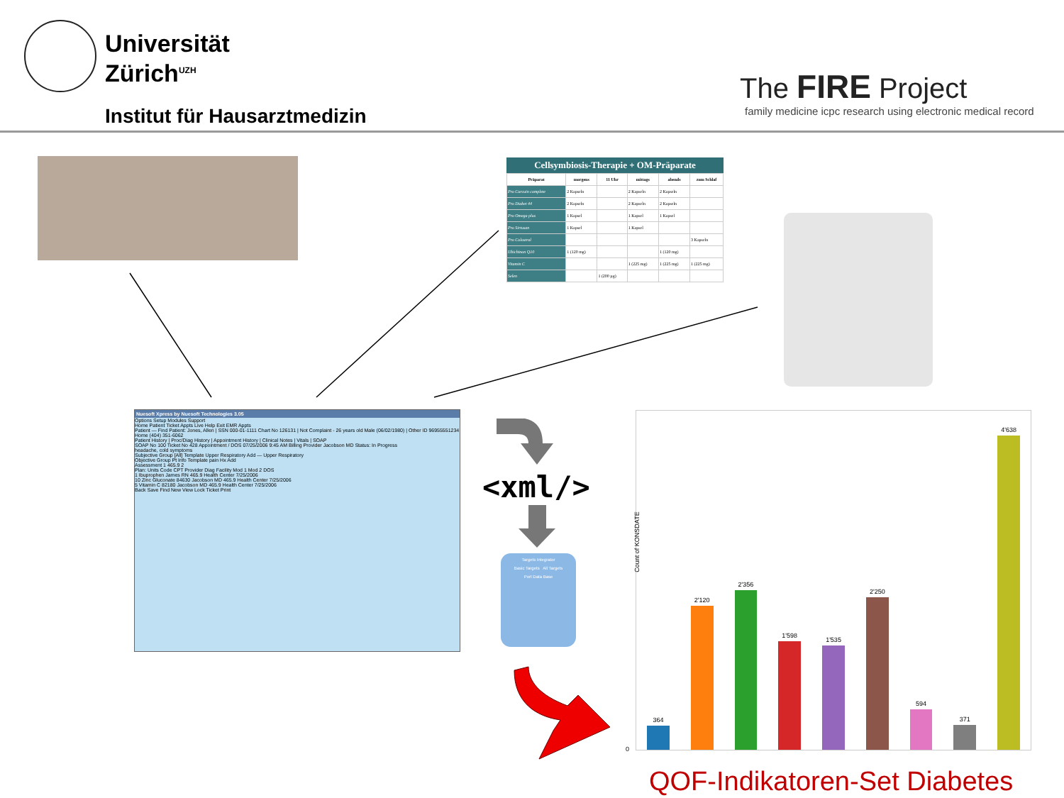Universität
Zürich<sup>UZH</sup>
Institut für Hausarztmedizin
The FIRE Project
family medicine icpc research using electronic medical record
Cellsymbiosis-Therapie + OM-Präparate
| Präparat | morgens | 11 Uhr | mittags | abends | zum Schlaf |
| --- | --- | --- | --- | --- | --- |
| Pro Curcuin complete | 2 Kapseln | | 2 Kapseln | 2 Kapseln | |
| Pro Diabet 44 | 2 Kapseln | | 2 Kapseln | 2 Kapseln | |
| Pro Omega plus | 1 Kapsel | | 1 Kapsel | 1 Kapsel | |
| Pro Sirtusan | 1 Kapsel | | 1 Kapsel | | |
| Pro Colostral | | | | | 3 Kapseln |
| Ubichinon Q10 | 1 (120 mg) | | | 1 (120 mg) | |
| Vitamin C | | | 1 (225 mg) | 1 (225 mg) | 1 (225 mg) |
| Selen | | 1 (200 µg) | | | |
Nuesoft Xpress by Nuesoft Technologies 3.05
Options Setup Modules Support
Home Patient Ticket Appts Live Help Exit EMR Appts
Patient — Find Patient: Jones, Allen | SSN 000-01-1111 Chart No 126131 | Not Complaint - 26 years old Male (06/02/1980) | Other ID 96955551234 Home (404) 351-6062
Patient History | Proc/Diag History | Appointment History | Clinical Notes | Vitals | SOAP
SOAP No 100 Ticket No 428 Appointment / DOS 07/25/2006 9:45 AM Billing Provider Jacobson MD Status: In Progress
headache, cold symptoms
Subjective Group [All] Template Upper Respiratory Add — Upper Respiratory
Objective Group Pt Info Template pain Hx Add
Assessment 1 465.9 2
Plan: Units Code CPT Provider Diag Facility Mod 1 Mod 2 DOS
1 Ibuprophen James RN 465.9 Health Center 7/25/2006
10 Zinc Gluconate 84630 Jacobson MD 465.9 Health Center 7/25/2006
5 Vitamin C 82180 Jacobson MD 465.9 Health Center 7/25/2006
Back Save Find New View Lock Ticket Print
<xml/>
Targets Integrator
Basic Targets All Targets
Port Data Base
Count of KONSDATE
0
364
2'120
2'356
1'598
1'535
2'250
594
371
4'638
QOF-Indikatoren-Set Diabetes